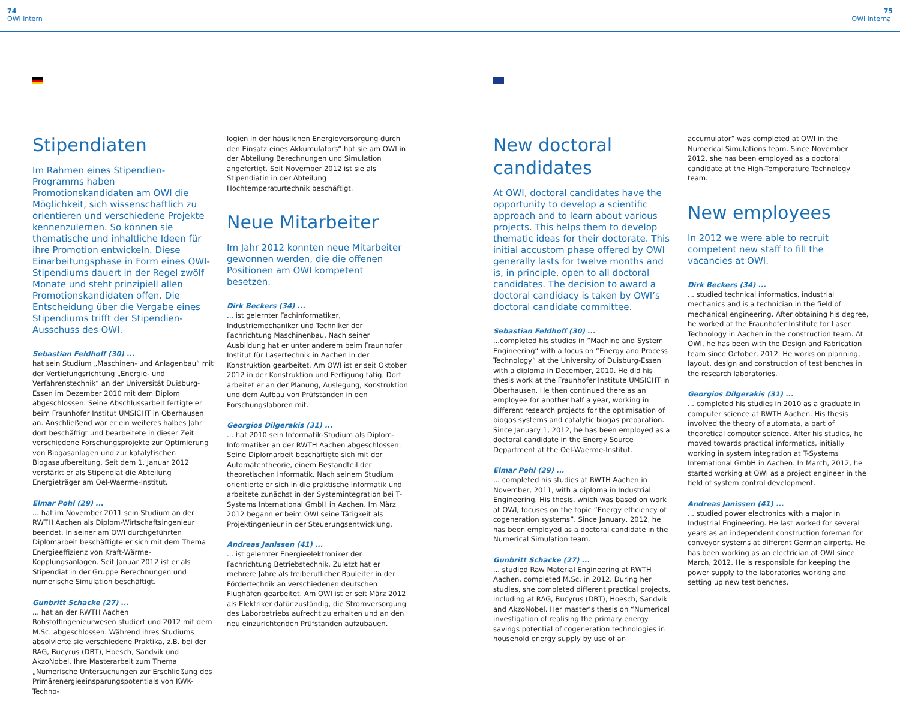74
OWI intern
75
OWI internal
Stipendiaten
Im Rahmen eines Stipendien-Programms haben Promotionskandidaten am OWI die Möglichkeit, sich wissenschaftlich zu orientieren und verschiedene Projekte kennenzulernen. So können sie thematische und inhaltliche Ideen für ihre Promotion entwickeln. Diese Einarbeitungsphase in Form eines OWI-Stipendiums dauert in der Regel zwölf Monate und steht prinzipiell allen Promotionskandidaten offen. Die Entscheidung über die Vergabe eines Stipendiums trifft der Stipendien-Ausschuss des OWI.
Sebastian Feldhoff (30) ...
hat sein Studium „Maschinen- und Anlagenbau“ mit der Vertiefungsrichtung „Energie- und Verfahrenstechnik“ an der Universität Duisburg-Essen im Dezember 2010 mit dem Diplom abgeschlossen. Seine Abschlussarbeit fertigte er beim Fraunhofer Institut UMSICHT in Oberhausen an. Anschließend war er ein weiteres halbes Jahr dort beschäftigt und bearbeitete in dieser Zeit verschiedene Forschungsprojekte zur Optimierung von Biogasanlagen und zur katalytischen Biogasaufbereitung. Seit dem 1. Januar 2012 verstärkt er als Stipendiat die Abteilung Energieträger am Oel-Waerme-Institut.
Elmar Pohl (29) ...
... hat im November 2011 sein Studium an der RWTH Aachen als Diplom-Wirtschaftsingenieur beendet. In seiner am OWI durchgeführten Diplomarbeit beschäftigte er sich mit dem Thema Energieeffizienz von Kraft-Wärme-Kopplungsanlagen. Seit Januar 2012 ist er als Stipendiat in der Gruppe Berechnungen und numerische Simulation beschäftigt.
Gunbritt Schacke (27) ...
... hat an der RWTH Aachen Rohstoffingenieurwesen studiert und 2012 mit dem M.Sc. abgeschlossen. Während ihres Studiums absolvierte sie verschiedene Praktika, z.B. bei der RAG, Bucyrus (DBT), Hoesch, Sandvik und AkzoNobel. Ihre Masterarbeit zum Thema „Numerische Untersuchungen zur Erschließung des Primärenergieeinsparungspotentials von KWK-Techno-
logien in der häuslichen Energieversorgung durch den Einsatz eines Akkumulators“ hat sie am OWI in der Abteilung Berechnungen und Simulation angefertigt. Seit November 2012 ist sie als Stipendiatin in der Abteilung Hochtemperaturtechnik beschäftigt.
Neue Mitarbeiter
Im Jahr 2012 konnten neue Mitarbeiter gewonnen werden, die die offenen Positionen am OWI kompetent besetzen.
Dirk Beckers (34) ...
... ist gelernter Fachinformatiker, Industriemechaniker und Techniker der Fachrichtung Maschinenbau. Nach seiner Ausbildung hat er unter anderem beim Fraunhofer Institut für Lasertechnik in Aachen in der Konstruktion gearbeitet. Am OWI ist er seit Oktober 2012 in der Konstruktion und Fertigung tätig. Dort arbeitet er an der Planung, Auslegung, Konstruktion und dem Aufbau von Prüfständen in den Forschungslaboren mit.
Georgios Dilgerakis (31) ...
... hat 2010 sein Informatik-Studium als Diplom-Informatiker an der RWTH Aachen abgeschlossen. Seine Diplomarbeit beschäftigte sich mit der Automatentheorie, einem Bestandteil der theoretischen Informatik. Nach seinem Studium orientierte er sich in die praktische Informatik und arbeitete zunächst in der Systemintegration bei T-Systems International GmbH in Aachen. Im März 2012 begann er beim OWI seine Tätigkeit als Projektingenieur in der Steuerungsentwicklung.
Andreas Janissen (41) ...
... ist gelernter Energieelektroniker der Fachrichtung Betriebstechnik. Zuletzt hat er mehrere Jahre als freiberuflicher Bauleiter in der Fördertechnik an verschiedenen deutschen Flughäfen gearbeitet. Am OWI ist er seit März 2012 als Elektriker dafür zuständig, die Stromversorgung des Laborbetriebs aufrecht zu erhalten und an den neu einzurichtenden Prüfständen aufzubauen.
New doctoral candidates
At OWI, doctoral candidates have the opportunity to develop a scientific approach and to learn about various projects. This helps them to develop thematic ideas for their doctorate. This initial accustom phase offered by OWI generally lasts for twelve months and is, in principle, open to all doctoral candidates. The decision to award a doctoral candidacy is taken by OWI’s doctoral candidate committee.
Sebastian Feldhoff (30) ...
...completed his studies in “Machine and System Engineering“ with a focus on “Energy and Process Technology“ at the University of Duisburg-Essen with a diploma in December, 2010. He did his thesis work at the Fraunhofer Institute UMSICHT in Oberhausen. He then continued there as an employee for another half a year, working in different research projects for the optimisation of biogas systems and catalytic biogas preparation. Since January 1, 2012, he has been employed as a doctoral candidate in the Energy Source Department at the Oel-Waerme-Institut.
Elmar Pohl (29) ...
... completed his studies at RWTH Aachen in November, 2011, with a diploma in Industrial Engineering. His thesis, which was based on work at OWI, focuses on the topic “Energy efficiency of cogeneration systems”. Since January, 2012, he has been employed as a doctoral candidate in the Numerical Simulation team.
Gunbritt Schacke (27) ...
... studied Raw Material Engineering at RWTH Aachen, completed M.Sc. in 2012. During her studies, she completed different practical projects, including at RAG, Bucyrus (DBT), Hoesch, Sandvik and AkzoNobel. Her master’s thesis on “Numerical investigation of realising the primary energy savings potential of cogeneration technologies in household energy supply by use of an
accumulator“ was completed at OWI in the Numerical Simulations team. Since November 2012, she has been employed as a doctoral candidate at the High-Temperature Technology team.
New employees
In 2012 we were able to recruit competent new staff to fill the vacancies at OWI.
Dirk Beckers (34) ...
... studied technical informatics, industrial mechanics and is a technician in the field of mechanical engineering. After obtaining his degree, he worked at the Fraunhofer Institute for Laser Technology in Aachen in the construction team. At OWI, he has been with the Design and Fabrication team since October, 2012. He works on planning, layout, design and construction of test benches in the research laboratories.
Georgios Dilgerakis (31) ...
... completed his studies in 2010 as a graduate in computer science at RWTH Aachen. His thesis involved the theory of automata, a part of theoretical computer science. After his studies, he moved towards practical informatics, initially working in system integration at T-Systems International GmbH in Aachen. In March, 2012, he started working at OWI as a project engineer in the field of system control development.
Andreas Janissen (41) ...
... studied power electronics with a major in Industrial Engineering. He last worked for several years as an independent construction foreman for conveyor systems at different German airports. He has been working as an electrician at OWI since March, 2012. He is responsible for keeping the power supply to the laboratories working and setting up new test benches.